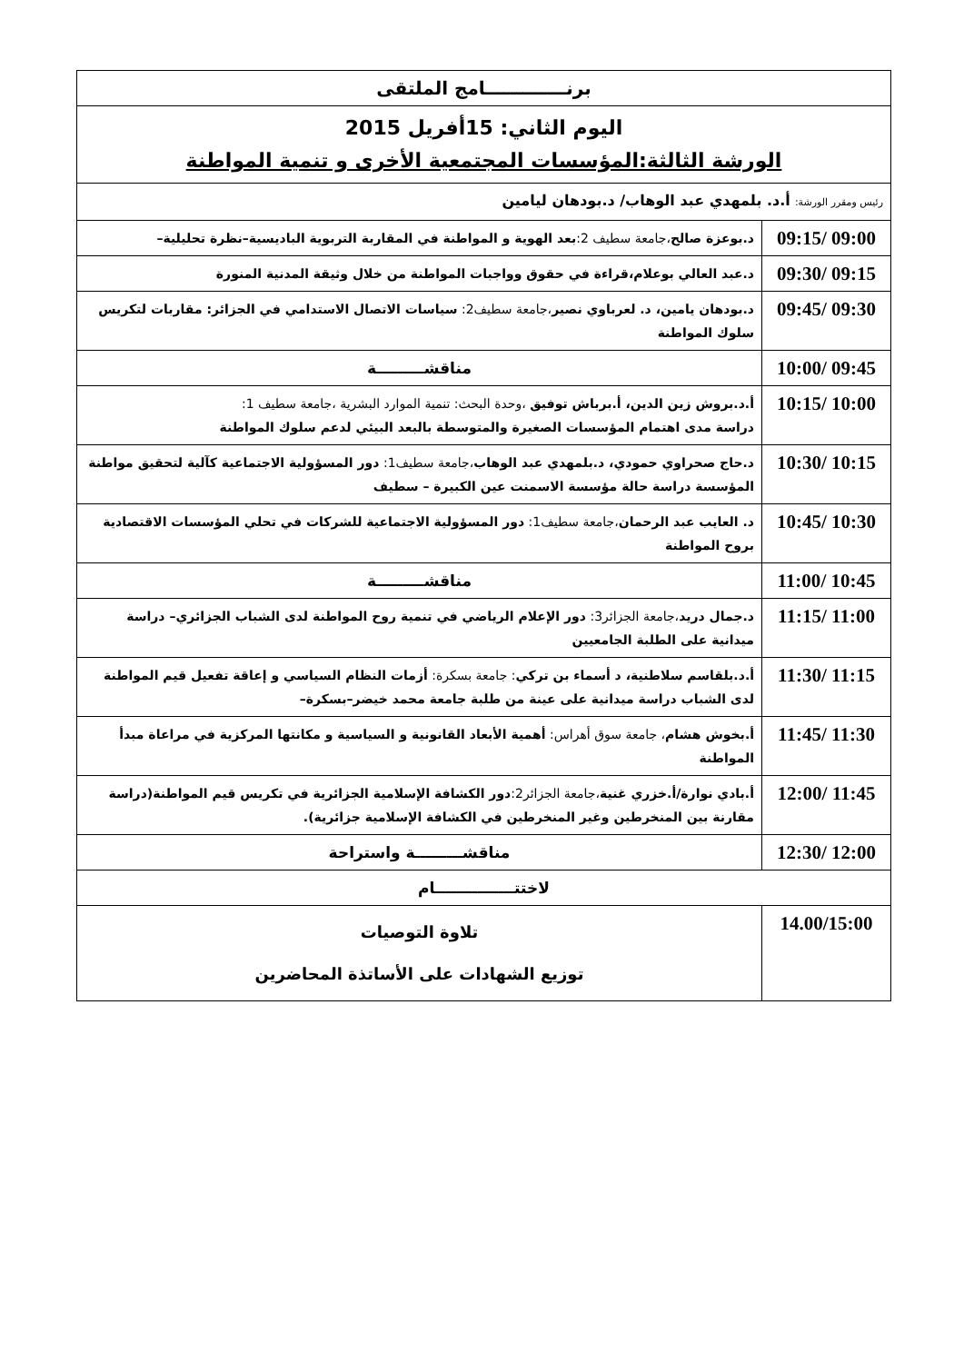| برنـــــــــــــامج الملتقى | |
| اليوم الثاني: 15أفريل 2015 الورشة الثالثة:المؤسسات المجتمعية الأخرى و تنمية المواطنة | |
| رئيس ومقرر الورشة: أ.د. بلمهدي عبد الوهاب/ د.بودهان ليامين | |
| 09:00 /09:15 | د.بوعزة صالح ،جامعة سطيف 2: بعد الهوية و المواطنة في المقاربة التربوية الباديسية–نظرة تحليلية– |
| 09:15 /09:30 | د.عبد العالي بوعلام،قراءة في حقوق وواجبات المواطنة من خلال وثيقة المدنية المنورة |
| 09:30 /09:45 | د.بودهان يامين، د. لعرباوي نصير ،جامعة سطيف2: سياسات الاتصال الاستدامي في الجزائر: مقاربات لتكريس سلوك المواطنة |
| 09:45 /10:00 | مناقشـــــــــة |
| 10:00 /10:15 | أ.د.بروش زين الدين، أ.برباش توفيق ،وحدة البحث: تنمية الموارد البشرية ،جامعة سطيف 1: دراسة مدى اهتمام المؤسسات الصغيرة والمتوسطة بالبعد البيئي لدعم سلوك المواطنة |
| 10:15 /10:30 | د.حاج صحراوي حمودي، د.بلمهدي عبد الوهاب ،جامعة سطيف1: دور المسؤولية الاجتماعية كآلية لتحقيق مواطنة المؤسسة دراسة حالة مؤسسة الاسمنت عين الكبيرة – سطيف |
| 10:30 /10:45 | د. العايب عبد الرحمان ،جامعة سطيف1: دور المسؤولية الاجتماعية للشركات في تحلي المؤسسات الاقتصادية بروح المواطنة |
| 10:45 /11:00 | مناقشـــــــــة |
| 11:00 /11:15 | د.جمال دريد ،جامعة الجزائر3: دور الإعلام الرياضي في تنمية روح المواطنة لدى الشباب الجزائري– دراسة ميدانية على الطلبة الجامعيين |
| 11:15 /11:30 | أ.د.بلقاسم سلاطنية، د أسماء بن تركي : جامعة بسكرة: أزمات النظام السياسي و إعاقة تفعيل قيم المواطنة لدى الشباب دراسة ميدانية على عينة من طلبة جامعة محمد خيضر–بسكرة– |
| 11:30 /11:45 | أ.بخوش هشام ، جامعة سوق أهراس: أهمية الأبعاد القانونية و السياسية و مكانتها المركزية في مراعاة مبدأ المواطنة |
| 11:45 /12:00 | أ.بادي نوارة/أ.خزري غنية ،جامعة الجزائر2: دور الكشافة الإسلامية الجزائرية في تكريس قيم المواطنة(دراسة مقارنة بين المنخرطين وغير المنخرطين في الكشافة الإسلامية جزائرية). |
| 12:00 /12:30 | مناقشـــــــــة واستراحة |
| لاختتـــــــــــــــام | |
| 14.00/15:00 | تلاوة التوصيات توزيع الشهادات على الأساتذة المحاضرين |